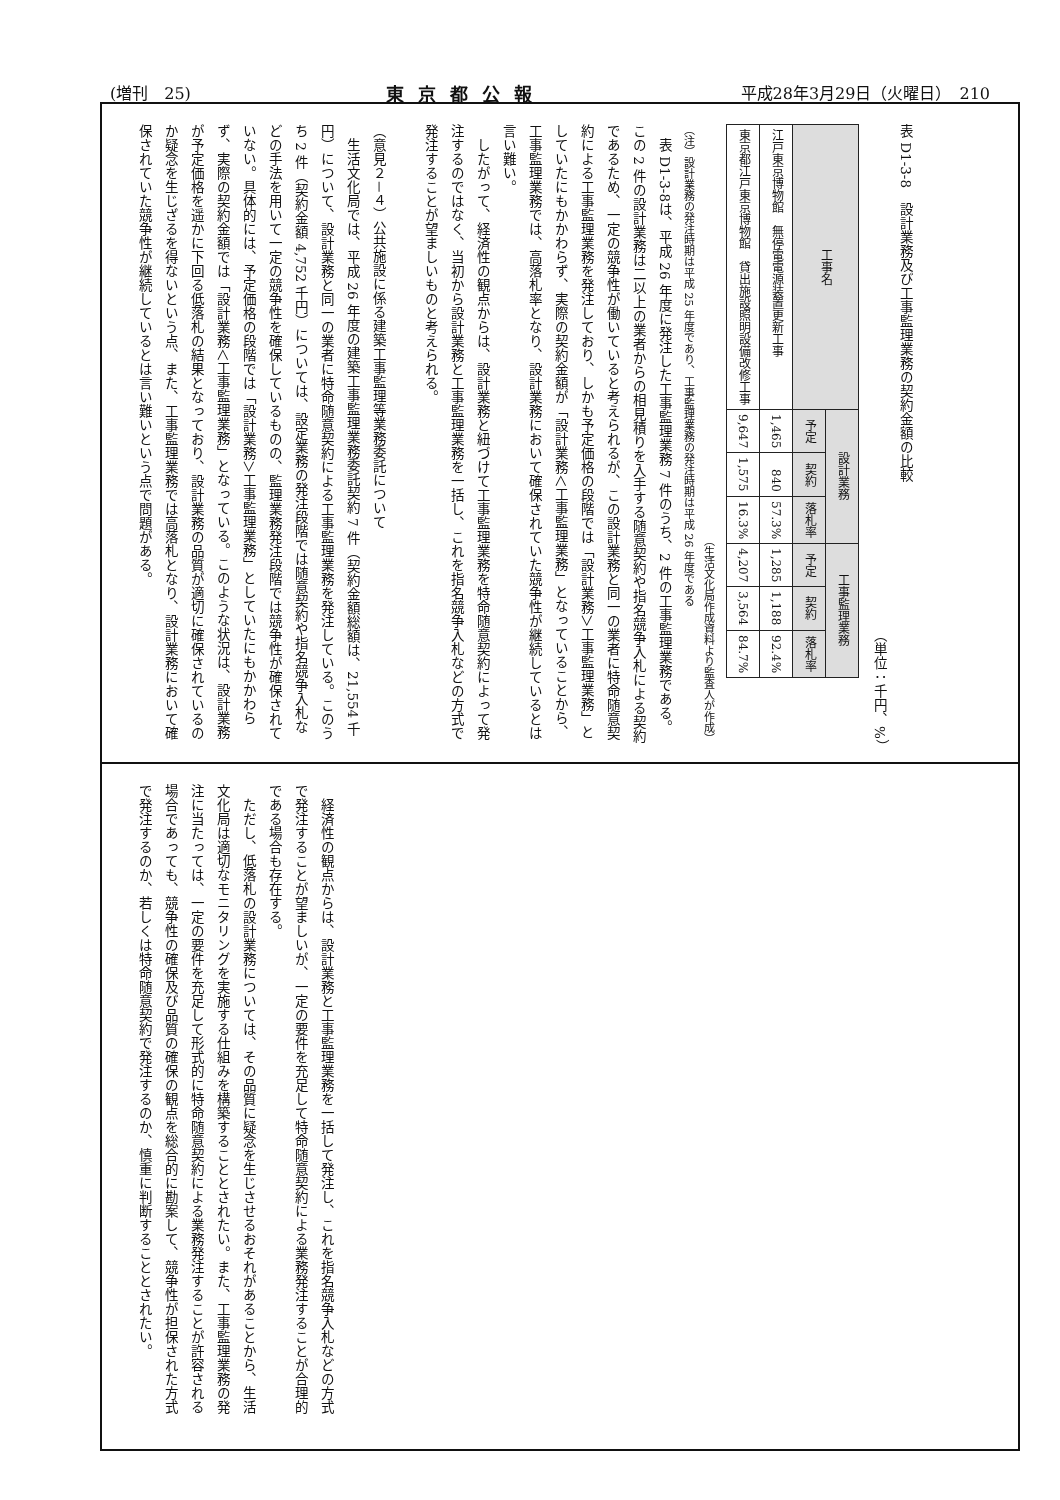(増刊　25) 東京都公報 平成28年3月29日（火曜日）　210
表 D1-3-8　設計業務及び工事監理業務の契約金額の比較
（単位：千円、%）
| 工事名 | 設計業務 | | | 工事監理業務 | | |
| --- | --- | --- | --- | --- | --- | --- |
| | 予定 | 契約 | 落札率 | 予定 | 契約 | 落札率 |
| 江戸東京博物館 無停電電源装置更新工事 | 1,465 | 840 | 57.3% | 1,285 | 1,188 | 92.4% |
| 東京都江戸東京博物館 貸出施設照明設備改修工事 | 9,647 | 1,575 | 16.3% | 4,207 | 3,564 | 84.7% |
（生活文化局作成資料より監査人が作成）
（注）設計業務の発注時期は平成 25 年度であり、工事監理業務の発注時期は平成 26 年度である
　表 D1-3-8は、平成 26 年度に発注した工事監理業務 7 件のうち、2 件の工事監理業務である。この 2 件の設計業務は二以上の業者からの相見積りを入手する随意契約や指名競争入札による契約であるため、一定の競争性が働いていると考えられるが、この設計業務と同一の業者に特命随意契約による工事監理業務を発注しており、しかも予定価格の段階では「設計業務＞工事監理業務」としていたにもかかわらず、実際の契約金額が「設計業務＜工事監理業務」となっていることから、工事監理業務では、高落札率となり、設計業務において確保されていた競争性が継続しているとは言い難い。
　したがって、経済性の観点からは、設計業務と紐づけて工事監理業務を特命随意契約によって発注するのではなく、当初から設計業務と工事監理業務を一括し、これを指名競争入札などの方式で発注することが望ましいものと考えられる。
（意見２－４）公共施設に係る建築工事監理等業務委託について
　生活文化局では、平成 26 年度の建築工事監理業務委託契約 7 件（契約金額総額は、21,554 千円）について、設計業務と同一の業者に特命随意契約による工事監理業務を発注している。このうち 2 件（契約金額 4,752 千円）については、設定業務の発注段階では随意契約や指名競争入札などの手法を用いて一定の競争性を確保しているものの、監理業務発注段階では競争性が確保されていない。具体的には、予定価格の段階では「設計業務＞工事監理業務」としていたにもかかわらず、実際の契約金額では「設計業務＜工事監理業務」となっている。このような状況は、設計業務が予定価格を遥かに下回る低落札の結果となっており、設計業務の品質が適切に確保されているのか疑念を生じざるを得ないという点、また、工事監理業務では高落札となり、設計業務において確保されていた競争性が継続しているとは言い難いという点で問題がある。
　経済性の観点からは、設計業務と工事監理業務を一括して発注し、これを指名競争入札などの方式で発注することが望ましいが、一定の要件を充足して特命随意契約による業務発注することが合理的である場合も存在する。
　ただし、低落札の設計業務については、その品質に疑念を生じさせるおそれがあることから、生活文化局は適切なモニタリングを実施する仕組みを構築することとされたい。また、工事監理業務の発注に当たっては、一定の要件を充足して形式的に特命随意契約による業務発注することが許容される場合であっても、競争性の確保及び品質の確保の観点を総合的に勘案して、競争性が担保された方式で発注するのか、若しくは特命随意契約で発注するのか、慎重に判断することとされたい。